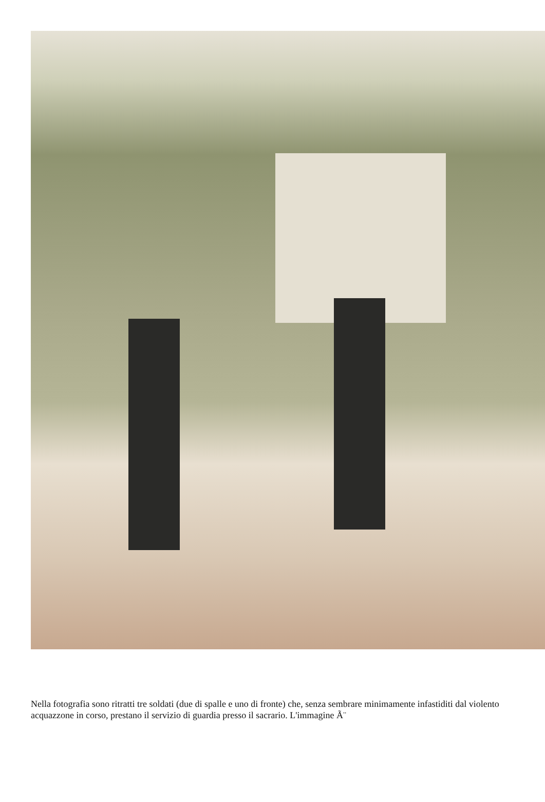Nella fotografia sono ritratti tre soldati (due di spalle e uno di fronte) che, senza sembrare minimamente infastiditi dal violento acquazzone in corso, prestano il servizio di guardia presso il sacrario. L'immagine Ã¨